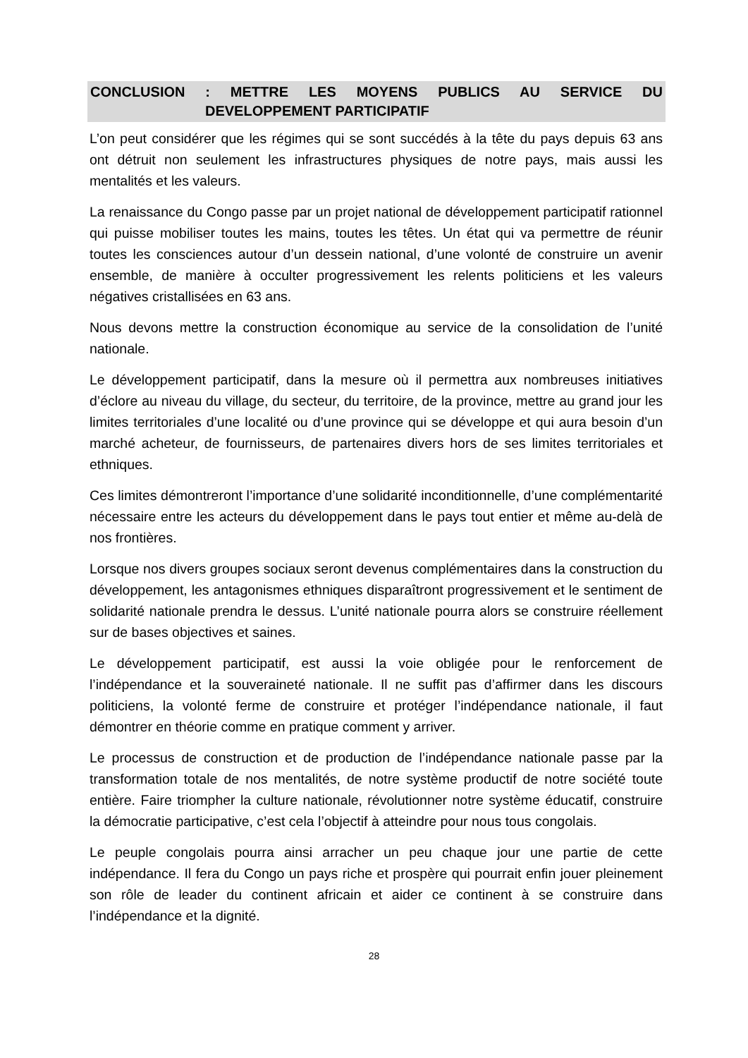CONCLUSION : METTRE LES MOYENS PUBLICS AU SERVICE DU
DEVELOPPEMENT PARTICIPATIF
L’on peut considérer que les régimes qui se sont succédés à la tête du pays depuis 63 ans ont détruit non seulement les infrastructures physiques de notre pays, mais aussi les mentalités et les valeurs.
La renaissance du Congo passe par un projet national de développement participatif rationnel qui puisse mobiliser toutes les mains, toutes les têtes. Un état qui va permettre de réunir toutes les consciences autour d’un dessein national, d’une volonté de construire un avenir ensemble, de manière à occulter progressivement les relents politiciens et les valeurs négatives cristallisées en 63 ans.
Nous devons mettre la construction économique au service de la consolidation de l’unité nationale.
Le développement participatif, dans la mesure où il permettra aux nombreuses initiatives d’éclore au niveau du village, du secteur, du territoire, de la province, mettre au grand jour les limites territoriales d’une localité ou d’une province qui se développe et qui aura besoin d’un marché acheteur, de fournisseurs, de partenaires divers hors de ses limites territoriales et ethniques.
Ces limites démontreront l’importance d’une solidarité inconditionnelle, d’une complémentarité nécessaire entre les acteurs du développement dans le pays tout entier et même au-delà de nos frontières.
Lorsque nos divers groupes sociaux seront devenus complémentaires dans la construction du développement, les antagonismes ethniques disparaîtront progressivement et le sentiment de solidarité nationale prendra le dessus. L’unité nationale pourra alors se construire réellement sur de bases objectives et saines.
Le développement participatif, est aussi la voie obligée pour le renforcement de l’indépendance et la souveraineté nationale. Il ne suffit pas d’affirmer dans les discours politiciens, la volonté ferme de construire et protéger l’indépendance nationale, il faut démontrer en théorie comme en pratique comment y arriver.
Le processus de construction et de production de l’indépendance nationale passe par la transformation totale de nos mentalités, de notre système productif de notre société toute entière. Faire triompher la culture nationale, révolutionner notre système éducatif, construire la démocratie participative, c’est cela l’objectif à atteindre pour nous tous congolais.
Le peuple congolais pourra ainsi arracher un peu chaque jour une partie de cette indépendance. Il fera du Congo un pays riche et prospère qui pourrait enfin jouer pleinement son rôle de leader du continent africain et aider ce continent à se construire dans l’indépendance et la dignité.
28